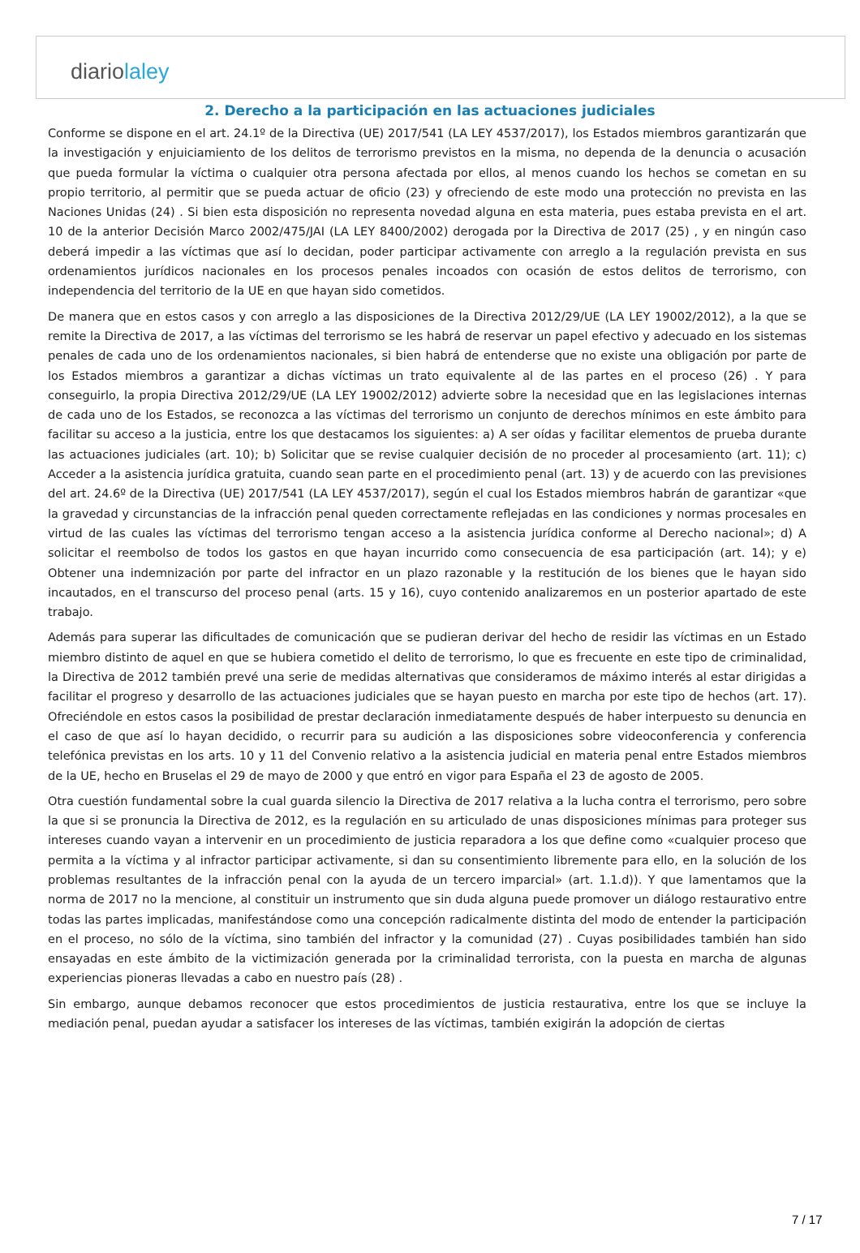diariolaley
2. Derecho a la participación en las actuaciones judiciales
Conforme se dispone en el art. 24.1º de la Directiva (UE) 2017/541 (LA LEY 4537/2017), los Estados miembros garantizarán que la investigación y enjuiciamiento de los delitos de terrorismo previstos en la misma, no dependa de la denuncia o acusación que pueda formular la víctima o cualquier otra persona afectada por ellos, al menos cuando los hechos se cometan en su propio territorio, al permitir que se pueda actuar de oficio (23) y ofreciendo de este modo una protección no prevista en las Naciones Unidas (24) . Si bien esta disposición no representa novedad alguna en esta materia, pues estaba prevista en el art. 10 de la anterior Decisión Marco 2002/475/JAI (LA LEY 8400/2002) derogada por la Directiva de 2017 (25) , y en ningún caso deberá impedir a las víctimas que así lo decidan, poder participar activamente con arreglo a la regulación prevista en sus ordenamientos jurídicos nacionales en los procesos penales incoados con ocasión de estos delitos de terrorismo, con independencia del territorio de la UE en que hayan sido cometidos.
De manera que en estos casos y con arreglo a las disposiciones de la Directiva 2012/29/UE (LA LEY 19002/2012), a la que se remite la Directiva de 2017, a las víctimas del terrorismo se les habrá de reservar un papel efectivo y adecuado en los sistemas penales de cada uno de los ordenamientos nacionales, si bien habrá de entenderse que no existe una obligación por parte de los Estados miembros a garantizar a dichas víctimas un trato equivalente al de las partes en el proceso (26) . Y para conseguirlo, la propia Directiva 2012/29/UE (LA LEY 19002/2012) advierte sobre la necesidad que en las legislaciones internas de cada uno de los Estados, se reconozca a las víctimas del terrorismo un conjunto de derechos mínimos en este ámbito para facilitar su acceso a la justicia, entre los que destacamos los siguientes: a) A ser oídas y facilitar elementos de prueba durante las actuaciones judiciales (art. 10); b) Solicitar que se revise cualquier decisión de no proceder al procesamiento (art. 11); c) Acceder a la asistencia jurídica gratuita, cuando sean parte en el procedimiento penal (art. 13) y de acuerdo con las previsiones del art. 24.6º de la Directiva (UE) 2017/541 (LA LEY 4537/2017), según el cual los Estados miembros habrán de garantizar «que la gravedad y circunstancias de la infracción penal queden correctamente reflejadas en las condiciones y normas procesales en virtud de las cuales las víctimas del terrorismo tengan acceso a la asistencia jurídica conforme al Derecho nacional»; d) A solicitar el reembolso de todos los gastos en que hayan incurrido como consecuencia de esa participación (art. 14); y e) Obtener una indemnización por parte del infractor en un plazo razonable y la restitución de los bienes que le hayan sido incautados, en el transcurso del proceso penal (arts. 15 y 16), cuyo contenido analizaremos en un posterior apartado de este trabajo.
Además para superar las dificultades de comunicación que se pudieran derivar del hecho de residir las víctimas en un Estado miembro distinto de aquel en que se hubiera cometido el delito de terrorismo, lo que es frecuente en este tipo de criminalidad, la Directiva de 2012 también prevé una serie de medidas alternativas que consideramos de máximo interés al estar dirigidas a facilitar el progreso y desarrollo de las actuaciones judiciales que se hayan puesto en marcha por este tipo de hechos (art. 17). Ofreciéndole en estos casos la posibilidad de prestar declaración inmediatamente después de haber interpuesto su denuncia en el caso de que así lo hayan decidido, o recurrir para su audición a las disposiciones sobre videoconferencia y conferencia telefónica previstas en los arts. 10 y 11 del Convenio relativo a la asistencia judicial en materia penal entre Estados miembros de la UE, hecho en Bruselas el 29 de mayo de 2000 y que entró en vigor para España el 23 de agosto de 2005.
Otra cuestión fundamental sobre la cual guarda silencio la Directiva de 2017 relativa a la lucha contra el terrorismo, pero sobre la que si se pronuncia la Directiva de 2012, es la regulación en su articulado de unas disposiciones mínimas para proteger sus intereses cuando vayan a intervenir en un procedimiento de justicia reparadora a los que define como «cualquier proceso que permita a la víctima y al infractor participar activamente, si dan su consentimiento libremente para ello, en la solución de los problemas resultantes de la infracción penal con la ayuda de un tercero imparcial» (art. 1.1.d)). Y que lamentamos que la norma de 2017 no la mencione, al constituir un instrumento que sin duda alguna puede promover un diálogo restaurativo entre todas las partes implicadas, manifestándose como una concepción radicalmente distinta del modo de entender la participación en el proceso, no sólo de la víctima, sino también del infractor y la comunidad (27) . Cuyas posibilidades también han sido ensayadas en este ámbito de la victimización generada por la criminalidad terrorista, con la puesta en marcha de algunas experiencias pioneras llevadas a cabo en nuestro país (28) .
Sin embargo, aunque debamos reconocer que estos procedimientos de justicia restaurativa, entre los que se incluye la mediación penal, puedan ayudar a satisfacer los intereses de las víctimas, también exigirán la adopción de ciertas
7 / 17